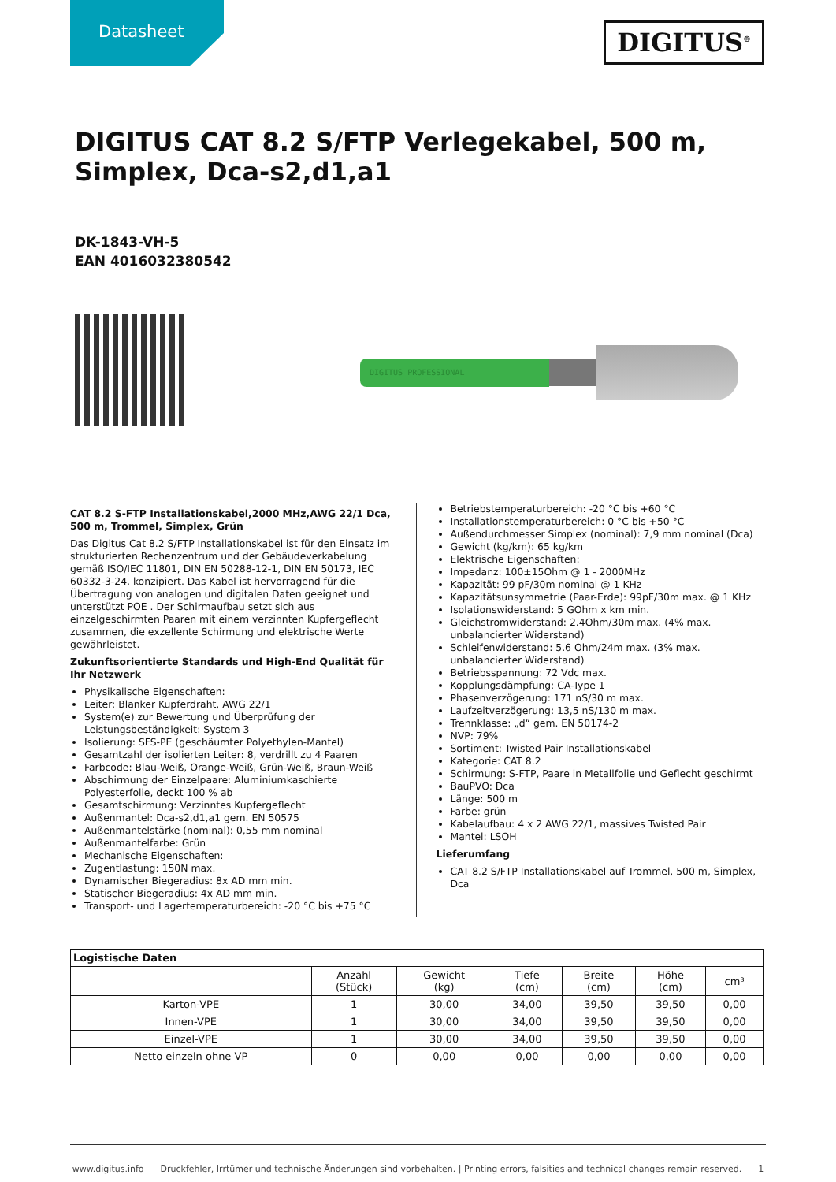Datasheet
DIGITUS<sup>®</sup>
DIGITUS CAT 8.2 S/FTP Verlegekabel, 500 m, Simplex, Dca-s2,d1,a1
DK-1843-VH-5
EAN 4016032380542
DIGITUS PROFESSIONAL
CAT 8.2 S-FTP Installationskabel,2000 MHz,AWG 22/1 Dca, 500 m, Trommel, Simplex, Grün
Das Digitus Cat 8.2 S/FTP Installationskabel ist für den Einsatz im strukturierten Rechenzentrum und der Gebäudeverkabelung gemäß ISO/IEC 11801, DIN EN 50288-12-1, DIN EN 50173, IEC 60332-3-24, konzipiert. Das Kabel ist hervorragend für die Übertragung von analogen und digitalen Daten geeignet und unterstützt POE . Der Schirmaufbau setzt sich aus einzelgeschirmten Paaren mit einem verzinnten Kupfergeflecht zusammen, die exzellente Schirmung und elektrische Werte gewährleistet.
Zukunftsorientierte Standards und High-End Qualität für Ihr Netzwerk
Physikalische Eigenschaften:
Leiter: Blanker Kupferdraht, AWG 22/1
System(e) zur Bewertung und Überprüfung der Leistungsbeständigkeit: System 3
Isolierung: SFS-PE (geschäumter Polyethylen-Mantel)
Gesamtzahl der isolierten Leiter: 8, verdrillt zu 4 Paaren
Farbcode: Blau-Weiß, Orange-Weiß, Grün-Weiß, Braun-Weiß
Abschirmung der Einzelpaare: Aluminiumkaschierte Polyesterfolie, deckt 100 % ab
Gesamtschirmung: Verzinntes Kupfergeflecht
Außenmantel: Dca-s2,d1,a1 gem. EN 50575
Außenmantelstärke (nominal): 0,55 mm nominal
Außenmantelfarbe: Grün
Mechanische Eigenschaften:
Zugentlastung: 150N max.
Dynamischer Biegeradius: 8x AD mm min.
Statischer Biegeradius: 4x AD mm min.
Transport- und Lagertemperaturbereich: -20 °C bis +75 °C
Betriebstemperaturbereich: -20 °C bis +60 °C
Installationstemperaturbereich: 0 °C bis +50 °C
Außendurchmesser Simplex (nominal): 7,9 mm nominal (Dca)
Gewicht (kg/km): 65 kg/km
Elektrische Eigenschaften:
Impedanz: 100±15Ohm @ 1 - 2000MHz
Kapazität: 99 pF/30m nominal @ 1 KHz
Kapazitätsunsymmetrie (Paar-Erde): 99pF/30m max. @ 1 KHz
Isolationswiderstand: 5 GOhm x km min.
Gleichstromwiderstand: 2.4Ohm/30m max. (4% max. unbalancierter Widerstand)
Schleifenwiderstand: 5.6 Ohm/24m max. (3% max. unbalancierter Widerstand)
Betriebsspannung: 72 Vdc max.
Kopplungsdämpfung: CA-Type 1
Phasenverzögerung: 171 nS/30 m max.
Laufzeitverzögerung: 13,5 nS/130 m max.
Trennklasse: „d“ gem. EN 50174-2
NVP: 79%
Sortiment: Twisted Pair Installationskabel
Kategorie: CAT 8.2
Schirmung: S-FTP, Paare in Metallfolie und Geflecht geschirmt
BauPVO: Dca
Länge: 500 m
Farbe: grün
Kabelaufbau: 4 x 2 AWG 22/1, massives Twisted Pair
Mantel: LSOH
Lieferumfang
CAT 8.2 S/FTP Installationskabel auf Trommel, 500 m, Simplex, Dca
| Logistische Daten | | | | | | |
| --- | --- | --- | --- | --- | --- | --- |
| | Anzahl (Stück) | Gewicht (kg) | Tiefe (cm) | Breite (cm) | Höhe (cm) | cm³ |
| Karton-VPE | 1 | 30,00 | 34,00 | 39,50 | 39,50 | 0,00 |
| Innen-VPE | 1 | 30,00 | 34,00 | 39,50 | 39,50 | 0,00 |
| Einzel-VPE | 1 | 30,00 | 34,00 | 39,50 | 39,50 | 0,00 |
| Netto einzeln ohne VP | 0 | 0,00 | 0,00 | 0,00 | 0,00 | 0,00 |
www.digitus.info Druckfehler, Irrtümer und technische Änderungen sind vorbehalten. | Printing errors, falsities and technical changes remain reserved. 1